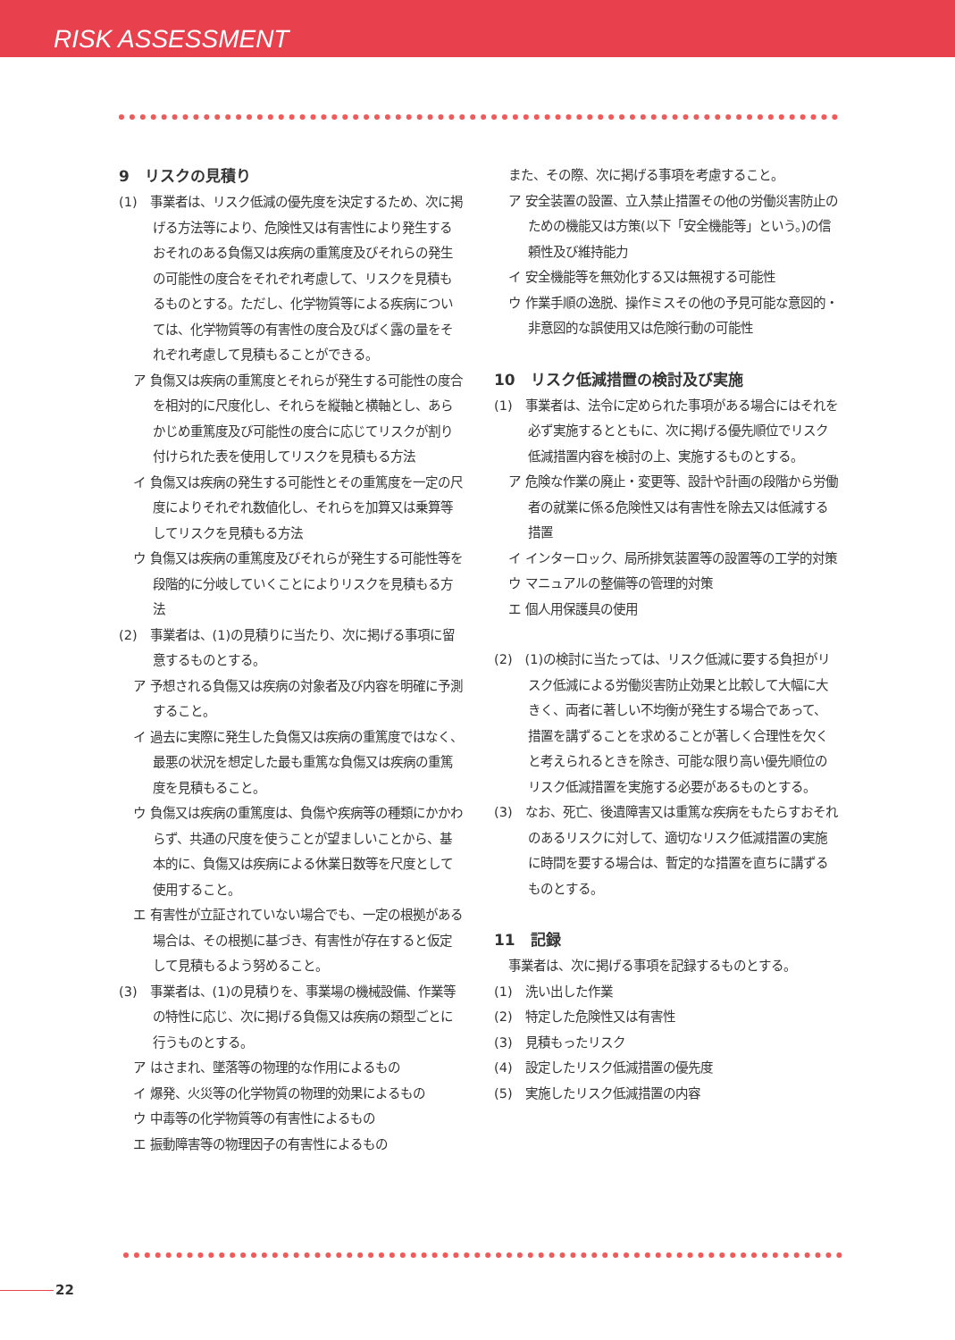RISK ASSESSMENT
9　リスクの見積り
(1)　事業者は、リスク低減の優先度を決定するため、次に掲げる方法等により、危険性又は有害性により発生するおそれのある負傷又は疾病の重篤度及びそれらの発生の可能性の度合をそれぞれ考慮して、リスクを見積もるものとする。ただし、化学物質等による疾病については、化学物質等の有害性の度合及びばく露の量をそれぞれ考慮して見積もることができる。
ア 負傷又は疾病の重篤度とそれらが発生する可能性の度合を相対的に尺度化し、それらを縦軸と横軸とし、あらかじめ重篤度及び可能性の度合に応じてリスクが割り付けられた表を使用してリスクを見積もる方法
イ 負傷又は疾病の発生する可能性とその重篤度を一定の尺度によりそれぞれ数値化し、それらを加算又は乗算等してリスクを見積もる方法
ウ 負傷又は疾病の重篤度及びそれらが発生する可能性等を段階的に分岐していくことによりリスクを見積もる方法
(2)　事業者は、(1)の見積りに当たり、次に掲げる事項に留意するものとする。
ア 予想される負傷又は疾病の対象者及び内容を明確に予測すること。
イ 過去に実際に発生した負傷又は疾病の重篤度ではなく、最悪の状況を想定した最も重篤な負傷又は疾病の重篤度を見積もること。
ウ 負傷又は疾病の重篤度は、負傷や疾病等の種類にかかわらず、共通の尺度を使うことが望ましいことから、基本的に、負傷又は疾病による休業日数等を尺度として使用すること。
エ 有害性が立証されていない場合でも、一定の根拠がある場合は、その根拠に基づき、有害性が存在すると仮定して見積もるよう努めること。
(3)　事業者は、(1)の見積りを、事業場の機械設備、作業等の特性に応じ、次に掲げる負傷又は疾病の類型ごとに行うものとする。
ア はさまれ、墜落等の物理的な作用によるもの
イ 爆発、火災等の化学物質の物理的効果によるもの
ウ 中毒等の化学物質等の有害性によるもの
エ 振動障害等の物理因子の有害性によるもの
また、その際、次に掲げる事項を考慮すること。
ア 安全装置の設置、立入禁止措置その他の労働災害防止のための機能又は方策(以下「安全機能等」という。)の信頼性及び維持能力
イ 安全機能等を無効化する又は無視する可能性
ウ 作業手順の逸脱、操作ミスその他の予見可能な意図的・非意図的な誤使用又は危険行動の可能性
10　リスク低減措置の検討及び実施
(1)　事業者は、法令に定められた事項がある場合にはそれを必ず実施するとともに、次に掲げる優先順位でリスク低減措置内容を検討の上、実施するものとする。
ア 危険な作業の廃止・変更等、設計や計画の段階から労働者の就業に係る危険性又は有害性を除去又は低減する措置
イ インターロック、局所排気装置等の設置等の工学的対策
ウ マニュアルの整備等の管理的対策
エ 個人用保護具の使用
(2)　(1)の検討に当たっては、リスク低減に要する負担がリスク低減による労働災害防止効果と比較して大幅に大きく、両者に著しい不均衡が発生する場合であって、措置を講ずることを求めることが著しく合理性を欠くと考えられるときを除き、可能な限り高い優先順位のリスク低減措置を実施する必要があるものとする。
(3)　なお、死亡、後遺障害又は重篤な疾病をもたらすおそれのあるリスクに対して、適切なリスク低減措置の実施に時間を要する場合は、暫定的な措置を直ちに講ずるものとする。
11　記録
事業者は、次に掲げる事項を記録するものとする。
(1)　洗い出した作業
(2)　特定した危険性又は有害性
(3)　見積もったリスク
(4)　設定したリスク低減措置の優先度
(5)　実施したリスク低減措置の内容
22